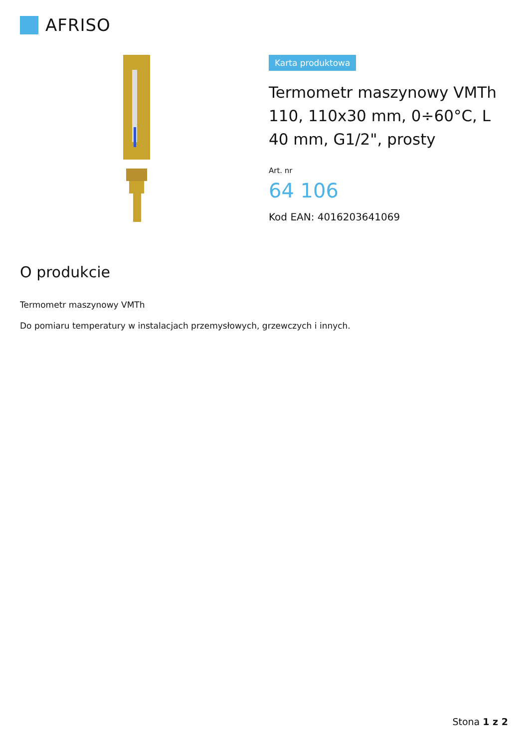AFRISO
Karta produktowa
Termometr maszynowy VMTh 110, 110x30 mm, 0÷60°C, L 40 mm, G1/2", prosty
Art. nr
64 106
Kod EAN: 4016203641069
O produkcie
Termometr maszynowy VMTh
Do pomiaru temperatury w instalacjach przemysłowych, grzewczych i innych.
Stona 1 z 2